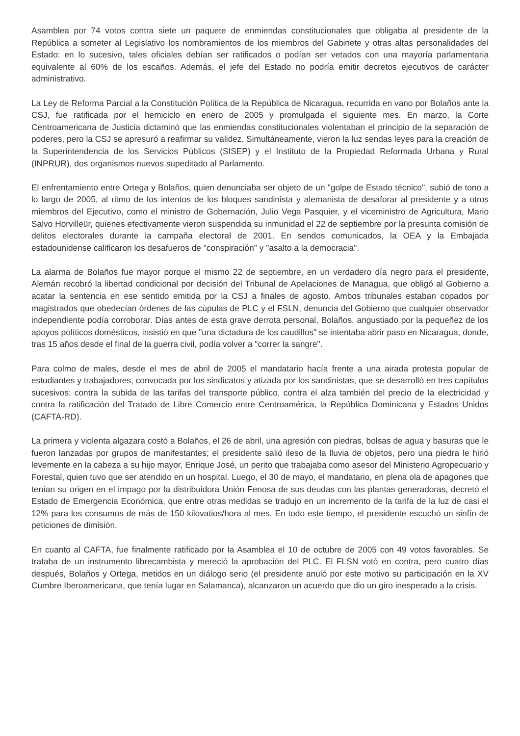Asamblea por 74 votos contra siete un paquete de enmiendas constitucionales que obligaba al presidente de la República a someter al Legislativo los nombramientos de los miembros del Gabinete y otras altas personalidades del Estado: en lo sucesivo, tales oficiales debían ser ratificados o podían ser vetados con una mayoría parlamentaria equivalente al 60% de los escaños. Además, el jefe del Estado no podría emitir decretos ejecutivos de carácter administrativo.
La Ley de Reforma Parcial a la Constitución Política de la República de Nicaragua, recurrida en vano por Bolaños ante la CSJ, fue ratificada por el hemiciclo en enero de 2005 y promulgada el siguiente mes. En marzo, la Corte Centroamericana de Justicia dictaminó que las enmiendas constitucionales violentaban el principio de la separación de poderes, pero la CSJ se apresuró a reafirmar su validez. Simultáneamente, vieron la luz sendas leyes para la creación de la Superintendencia de los Servicios Públicos (SISEP) y el Instituto de la Propiedad Reformada Urbana y Rural (INPRUR), dos organismos nuevos supeditado al Parlamento.
El enfrentamiento entre Ortega y Bolaños, quien denunciaba ser objeto de un "golpe de Estado técnico", subió de tono a lo largo de 2005, al ritmo de los intentos de los bloques sandinista y alemanista de desaforar al presidente y a otros miembros del Ejecutivo, como el ministro de Gobernación, Julio Vega Pasquier, y el viceministro de Agricultura, Mario Salvo Horvilleür, quienes efectivamente vieron suspendida su inmunidad el 22 de septiembre por la presunta comisión de delitos electorales durante la campaña electoral de 2001. En sendos comunicados, la OEA y la Embajada estadounidense calificaron los desafueros de "conspiración" y "asalto a la democracia".
La alarma de Bolaños fue mayor porque el mismo 22 de septiembre, en un verdadero día negro para el presidente, Alemán recobró la libertad condicional por decisión del Tribunal de Apelaciones de Managua, que obligó al Gobierno a acatar la sentencia en ese sentido emitida por la CSJ a finales de agosto. Ambos tribunales estaban copados por magistrados que obedecían órdenes de las cúpulas de PLC y el FSLN, denuncia del Gobierno que cualquier observador independiente podía corroborar. Días antes de esta grave derrota personal, Bolaños, angustiado por la pequeñez de los apoyos políticos domésticos, insistió en que "una dictadura de los caudillos" se intentaba abrir paso en Nicaragua, donde, tras 15 años desde el final de la guerra civil, podía volver a "correr la sangre".
Para colmo de males, desde el mes de abril de 2005 el mandatario hacía frente a una airada protesta popular de estudiantes y trabajadores, convocada por los sindicatos y atizada por los sandinistas, que se desarrolló en tres capítulos sucesivos: contra la subida de las tarifas del transporte público, contra el alza también del precio de la electricidad y contra la ratificación del Tratado de Libre Comercio entre Centroamérica, la República Dominicana y Estados Unidos (CAFTA-RD).
La primera y violenta algazara costó a Bolaños, el 26 de abril, una agresión con piedras, bolsas de agua y basuras que le fueron lanzadas por grupos de manifestantes; el presidente salió ileso de la lluvia de objetos, pero una piedra le hirió levemente en la cabeza a su hijo mayor, Enrique José, un perito que trabajaba como asesor del Ministerio Agropecuario y Forestal, quien tuvo que ser atendido en un hospital. Luego, el 30 de mayo, el mandatario, en plena ola de apagones que tenían su origen en el impago por la distribuidora Unión Fenosa de sus deudas con las plantas generadoras, decretó el Estado de Emergencia Económica, que entre otras medidas se tradujo en un incremento de la tarifa de la luz de casi el 12% para los consumos de más de 150 kilovatios/hora al mes. En todo este tiempo, el presidente escuchó un sinfín de peticiones de dimisión.
En cuanto al CAFTA, fue finalmente ratificado por la Asamblea el 10 de octubre de 2005 con 49 votos favorables. Se trataba de un instrumento librecambista y mereció la aprobación del PLC. El FLSN votó en contra, pero cuatro días después, Bolaños y Ortega, metidos en un diálogo serio (el presidente anuló por este motivo su participación en la XV Cumbre Iberoamericana, que tenía lugar en Salamanca), alcanzaron un acuerdo que dio un giro inesperado a la crisis.